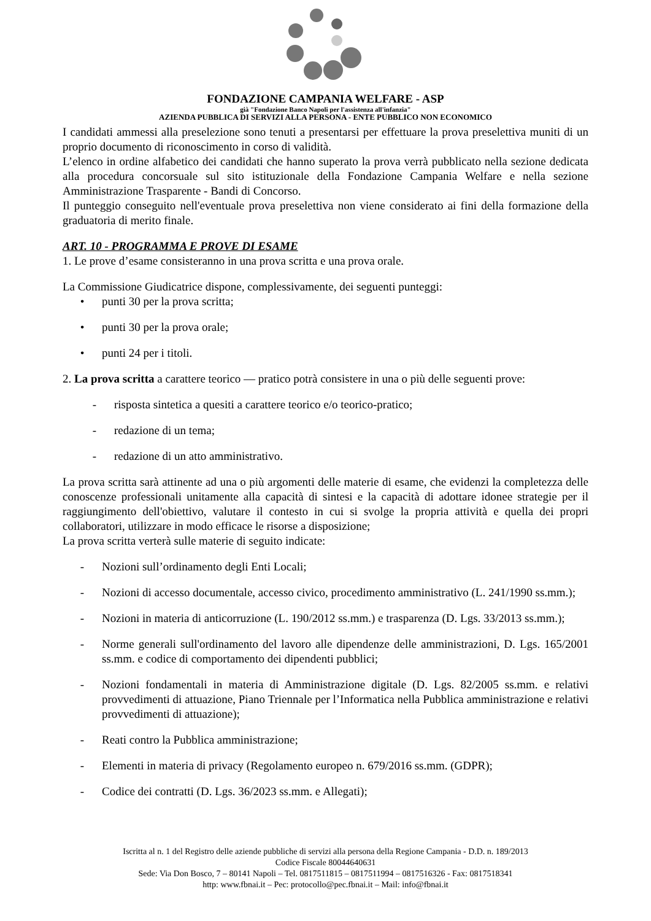FONDAZIONE CAMPANIA WELFARE - ASP
già "Fondazione Banco Napoli per l'assistenza all'infanzia"
AZIENDA PUBBLICA DI SERVIZI ALLA PERSONA - ENTE PUBBLICO NON ECONOMICO
I candidati ammessi alla preselezione sono tenuti a presentarsi per effettuare la prova preselettiva muniti di un proprio documento di riconoscimento in corso di validità.
L’elenco in ordine alfabetico dei candidati che hanno superato la prova verrà pubblicato nella sezione dedicata alla procedura concorsuale sul sito istituzionale della Fondazione Campania Welfare e nella sezione Amministrazione Trasparente - Bandi di Concorso.
Il punteggio conseguito nell'eventuale prova preselettiva non viene considerato ai fini della formazione della graduatoria di merito finale.
ART. 10 - PROGRAMMA E PROVE DI ESAME
1. Le prove d’esame consisteranno in una prova scritta e una prova orale.
La Commissione Giudicatrice dispone, complessivamente, dei seguenti punteggi:
• punti 30 per la prova scritta;
• punti 30 per la prova orale;
• punti 24 per i titoli.
2. La prova scritta a carattere teorico — pratico potrà consistere in una o più delle seguenti prove:
- risposta sintetica a quesiti a carattere teorico e/o teorico-pratico;
- redazione di un tema;
- redazione di un atto amministrativo.
La prova scritta sarà attinente ad una o più argomenti delle materie di esame, che evidenzi la completezza delle conoscenze professionali unitamente alla capacità di sintesi e la capacità di adottare idonee strategie per il raggiungimento dell'obiettivo, valutare il contesto in cui si svolge la propria attività e quella dei propri collaboratori, utilizzare in modo efficace le risorse a disposizione;
La prova scritta verterà sulle materie di seguito indicate:
- Nozioni sull’ordinamento degli Enti Locali;
- Nozioni di accesso documentale, accesso civico, procedimento amministrativo (L. 241/1990 ss.mm.);
- Nozioni in materia di anticorruzione (L. 190/2012 ss.mm.) e trasparenza (D. Lgs. 33/2013 ss.mm.);
- Norme generali sull'ordinamento del lavoro alle dipendenze delle amministrazioni, D. Lgs. 165/2001 ss.mm. e codice di comportamento dei dipendenti pubblici;
- Nozioni fondamentali in materia di Amministrazione digitale (D. Lgs. 82/2005 ss.mm. e relativi provvedimenti di attuazione, Piano Triennale per l’Informatica nella Pubblica amministrazione e relativi provvedimenti di attuazione);
- Reati contro la Pubblica amministrazione;
- Elementi in materia di privacy (Regolamento europeo n. 679/2016 ss.mm. (GDPR);
- Codice dei contratti (D. Lgs. 36/2023 ss.mm. e Allegati);
Iscritta al n. 1 del Registro delle aziende pubbliche di servizi alla persona della Regione Campania - D.D. n. 189/2013
Codice Fiscale 80044640631
Sede: Via Don Bosco, 7 – 80141 Napoli – Tel. 0817511815 – 0817511994 – 0817516326 - Fax: 0817518341
http: www.fbnai.it – Pec: protocollo@pec.fbnai.it – Mail: info@fbnai.it